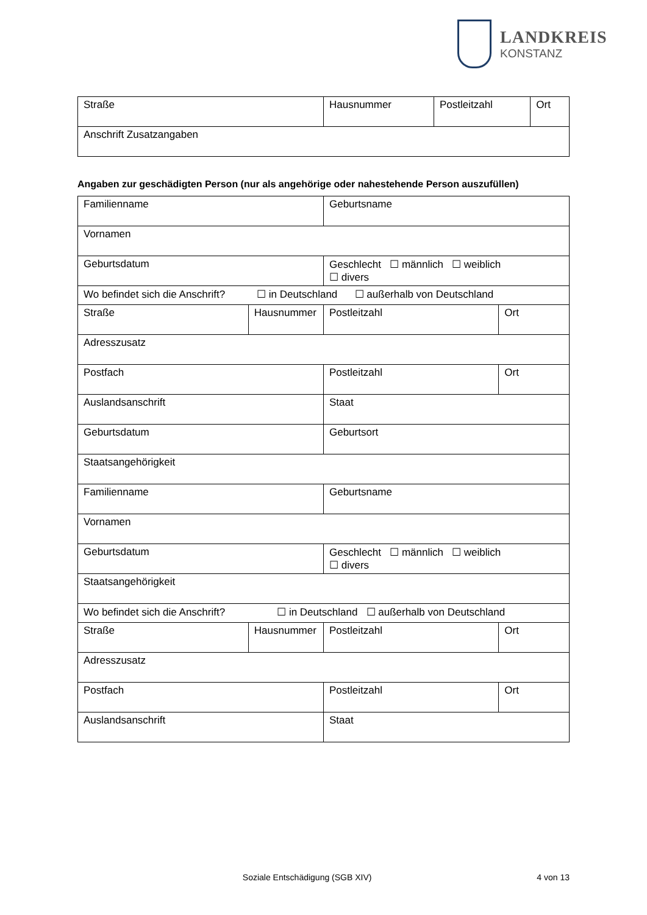LANDKREIS
KONSTANZ
| Straße | Hausnummer | Postleitzahl | Ort |
| Anschrift Zusatzangaben | | | |
Angaben zur geschädigten Person (nur als angehörige oder nahestehende Person auszufüllen)
| Familienname | | Geburtsname | |
| Vornamen | | | |
| Geburtsdatum | | Geschlecht ☐ männlich ☐ weiblich ☐ divers | |
| Wo befindet sich die Anschrift? ☐ in Deutschland ☐ außerhalb von Deutschland | | | |
| Straße | Hausnummer | Postleitzahl | Ort |
| Adresszusatz | | | |
| Postfach | | Postleitzahl | Ort |
| Auslandsanschrift | | Staat | |
| Geburtsdatum | | Geburtsort | |
| Staatsangehörigkeit | | | |
| Familienname | | Geburtsname | |
| Vornamen | | | |
| Geburtsdatum | | Geschlecht ☐ männlich ☐ weiblich ☐ divers | |
| Staatsangehörigkeit | | | |
| Wo befindet sich die Anschrift? ☐ in Deutschland ☐ außerhalb von Deutschland | | | |
| Straße | Hausnummer | Postleitzahl | Ort |
| Adresszusatz | | | |
| Postfach | | Postleitzahl | Ort |
| Auslandsanschrift | | Staat | |
Soziale Entschädigung (SGB XIV) 4 von 13